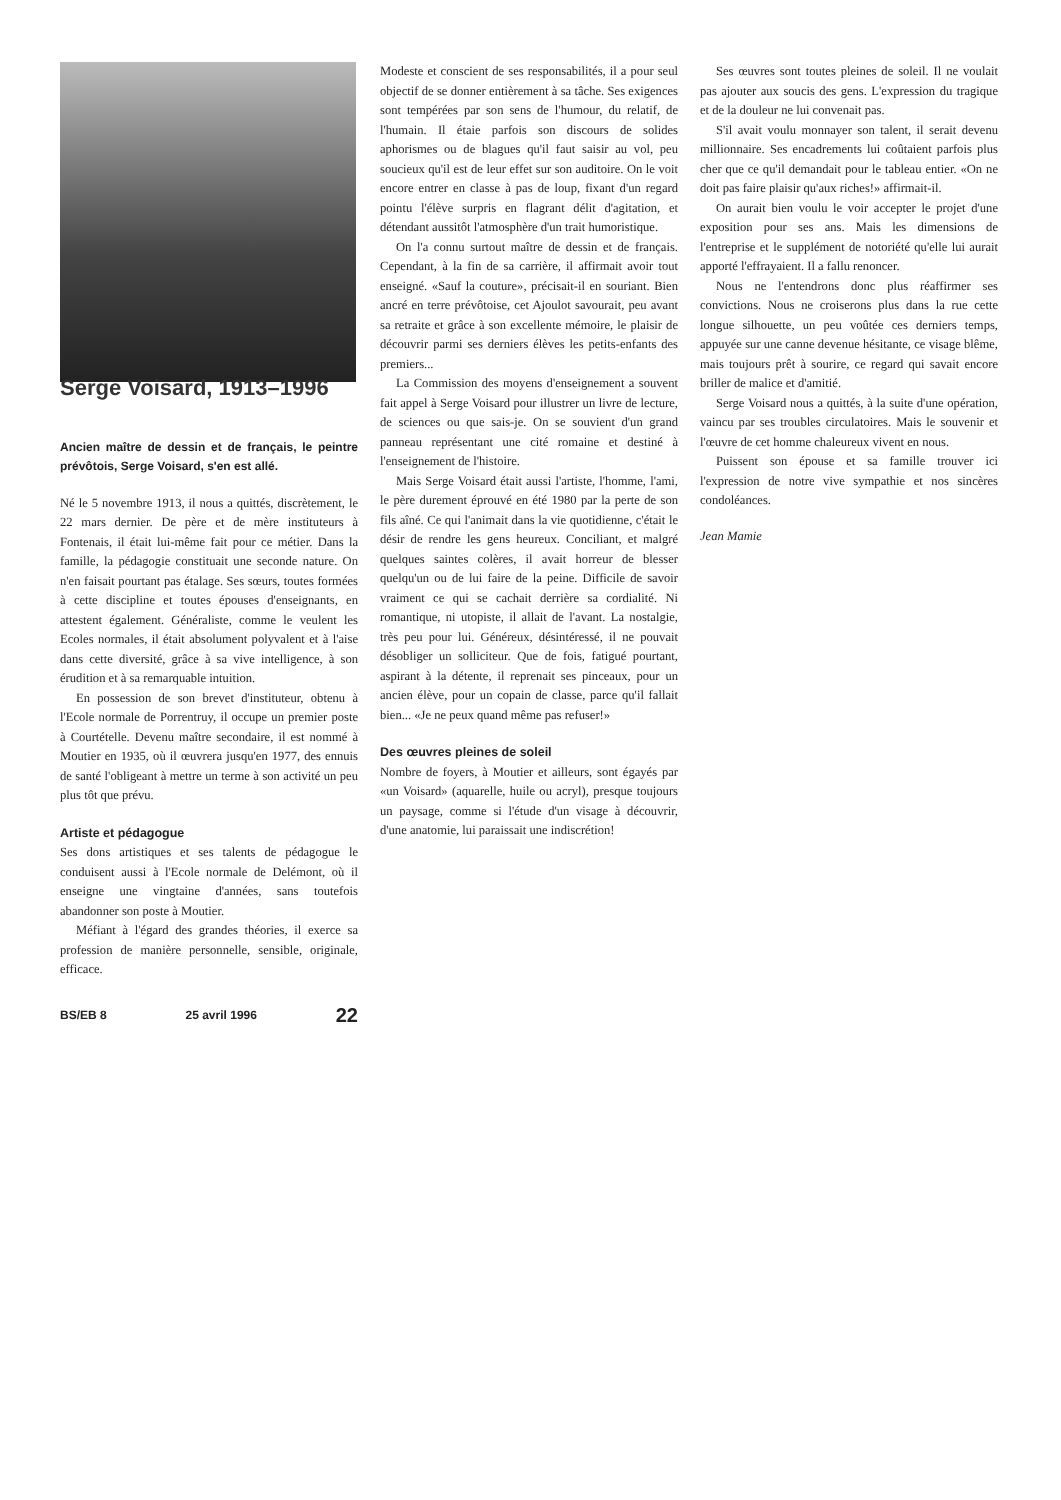Serge Voisard, 1913–1996
Ancien maître de dessin et de français, le peintre prévôtois, Serge Voisard, s'en est allé.
Né le 5 novembre 1913, il nous a quittés, discrètement, le 22 mars dernier. De père et de mère instituteurs à Fontenais, il était lui-même fait pour ce métier. Dans la famille, la pédagogie constituait une seconde nature. On n'en faisait pourtant pas étalage. Ses sœurs, toutes formées à cette discipline et toutes épouses d'enseignants, en attestent également. Généraliste, comme le veulent les Ecoles normales, il était absolument polyvalent et à l'aise dans cette diversité, grâce à sa vive intelligence, à son érudition et à sa remarquable intuition.
En possession de son brevet d'instituteur, obtenu à l'Ecole normale de Porrentruy, il occupe un premier poste à Courtételle. Devenu maître secondaire, il est nommé à Moutier en 1935, où il œuvrera jusqu'en 1977, des ennuis de santé l'obligeant à mettre un terme à son activité un peu plus tôt que prévu.
Artiste et pédagogue
Ses dons artistiques et ses talents de pédagogue le conduisent aussi à l'Ecole normale de Delémont, où il enseigne une vingtaine d'années, sans toutefois abandonner son poste à Moutier.
Méfiant à l'égard des grandes théories, il exerce sa profession de manière personnelle, sensible, originale, efficace.
BS/EB 8 25 avril 1996 22
Modeste et conscient de ses responsabilités, il a pour seul objectif de se donner entièrement à sa tâche. Ses exigences sont tempérées par son sens de l'humour, du relatif, de l'humain. Il étaie parfois son discours de solides aphorismes ou de blagues qu'il faut saisir au vol, peu soucieux qu'il est de leur effet sur son auditoire. On le voit encore entrer en classe à pas de loup, fixant d'un regard pointu l'élève surpris en flagrant délit d'agitation, et détendant aussitôt l'atmosphère d'un trait humoristique.
On l'a connu surtout maître de dessin et de français. Cependant, à la fin de sa carrière, il affirmait avoir tout enseigné. «Sauf la couture», précisait-il en souriant. Bien ancré en terre prévôtoise, cet Ajoulot savourait, peu avant sa retraite et grâce à son excellente mémoire, le plaisir de découvrir parmi ses derniers élèves les petits-enfants des premiers...
La Commission des moyens d'enseignement a souvent fait appel à Serge Voisard pour illustrer un livre de lecture, de sciences ou que sais-je. On se souvient d'un grand panneau représentant une cité romaine et destiné à l'enseignement de l'histoire.
Mais Serge Voisard était aussi l'artiste, l'homme, l'ami, le père durement éprouvé en été 1980 par la perte de son fils aîné. Ce qui l'animait dans la vie quotidienne, c'était le désir de rendre les gens heureux. Conciliant, et malgré quelques saintes colères, il avait horreur de blesser quelqu'un ou de lui faire de la peine. Difficile de savoir vraiment ce qui se cachait derrière sa cordialité. Ni romantique, ni utopiste, il allait de l'avant. La nostalgie, très peu pour lui. Généreux, désintéressé, il ne pouvait désobliger un solliciteur. Que de fois, fatigué pourtant, aspirant à la détente, il reprenait ses pinceaux, pour un ancien élève, pour un copain de classe, parce qu'il fallait bien... «Je ne peux quand même pas refuser!»
Des œuvres pleines de soleil
Nombre de foyers, à Moutier et ailleurs, sont égayés par «un Voisard» (aquarelle, huile ou acryl), presque toujours un paysage, comme si l'étude d'un visage à découvrir, d'une anatomie, lui paraissait une indiscrétion!
Ses œuvres sont toutes pleines de soleil. Il ne voulait pas ajouter aux soucis des gens. L'expression du tragique et de la douleur ne lui convenait pas.
S'il avait voulu monnayer son talent, il serait devenu millionnaire. Ses encadrements lui coûtaient parfois plus cher que ce qu'il demandait pour le tableau entier. «On ne doit pas faire plaisir qu'aux riches!» affirmait-il.
On aurait bien voulu le voir accepter le projet d'une exposition pour ses ans. Mais les dimensions de l'entreprise et le supplément de notoriété qu'elle lui aurait apporté l'effrayaient. Il a fallu renoncer.
Nous ne l'entendrons donc plus réaffirmer ses convictions. Nous ne croiserons plus dans la rue cette longue silhouette, un peu voûtée ces derniers temps, appuyée sur une canne devenue hésitante, ce visage blême, mais toujours prêt à sourire, ce regard qui savait encore briller de malice et d'amitié.
Serge Voisard nous a quittés, à la suite d'une opération, vaincu par ses troubles circulatoires. Mais le souvenir et l'œuvre de cet homme chaleureux vivent en nous.
Puissent son épouse et sa famille trouver ici l'expression de notre vive sympathie et nos sincères condoléances.
Jean Mamie